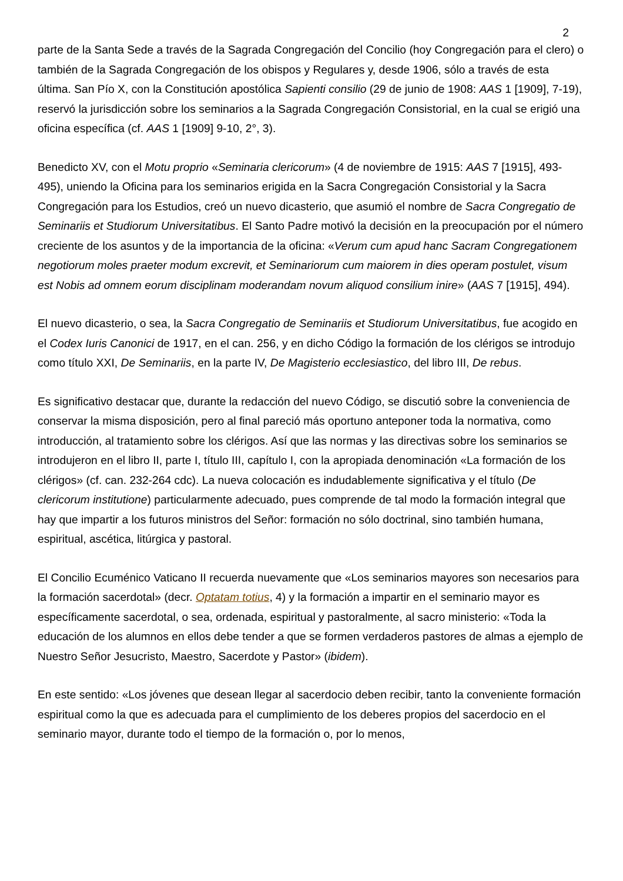2
parte de la Santa Sede a través de la Sagrada Congregación del Concilio (hoy Congregación para el clero) o también de la Sagrada Congregación de los obispos y Regulares y, desde 1906, sólo a través de esta última. San Pío X, con la Constitución apostólica Sapienti consilio (29 de junio de 1908: AAS 1 [1909], 7-19), reservó la jurisdicción sobre los seminarios a la Sagrada Congregación Consistorial, en la cual se erigió una oficina específica (cf. AAS 1 [1909] 9-10, 2°, 3).
Benedicto XV, con el Motu proprio «Seminaria clericorum» (4 de noviembre de 1915: AAS 7 [1915], 493-495), uniendo la Oficina para los seminarios erigida en la Sacra Congregación Consistorial y la Sacra Congregación para los Estudios, creó un nuevo dicasterio, que asumió el nombre de Sacra Congregatio de Seminariis et Studiorum Universitatibus. El Santo Padre motivó la decisión en la preocupación por el número creciente de los asuntos y de la importancia de la oficina: «Verum cum apud hanc Sacram Congregationem negotiorum moles praeter modum excrevit, et Seminariorum cum maiorem in dies operam postulet, visum est Nobis ad omnem eorum disciplinam moderandam novum aliquod consilium inire» (AAS 7 [1915], 494).
El nuevo dicasterio, o sea, la Sacra Congregatio de Seminariis et Studiorum Universitatibus, fue acogido en el Codex Iuris Canonici de 1917, en el can. 256, y en dicho Código la formación de los clérigos se introdujo como título XXI, De Seminariis, en la parte IV, De Magisterio ecclesiastico, del libro III, De rebus.
Es significativo destacar que, durante la redacción del nuevo Código, se discutió sobre la conveniencia de conservar la misma disposición, pero al final pareció más oportuno anteponer toda la normativa, como introducción, al tratamiento sobre los clérigos. Así que las normas y las directivas sobre los seminarios se introdujeron en el libro II, parte I, título III, capítulo I, con la apropiada denominación «La formación de los clérigos» (cf. can. 232-264 cdc). La nueva colocación es indudablemente significativa y el título (De clericorum institutione) particularmente adecuado, pues comprende de tal modo la formación integral que hay que impartir a los futuros ministros del Señor: formación no sólo doctrinal, sino también humana, espiritual, ascética, litúrgica y pastoral.
El Concilio Ecuménico Vaticano II recuerda nuevamente que «Los seminarios mayores son necesarios para la formación sacerdotal» (decr. Optatam totius, 4) y la formación a impartir en el seminario mayor es específicamente sacerdotal, o sea, ordenada, espiritual y pastoralmente, al sacro ministerio: «Toda la educación de los alumnos en ellos debe tender a que se formen verdaderos pastores de almas a ejemplo de Nuestro Señor Jesucristo, Maestro, Sacerdote y Pastor» (ibidem).
En este sentido: «Los jóvenes que desean llegar al sacerdocio deben recibir, tanto la conveniente formación espiritual como la que es adecuada para el cumplimiento de los deberes propios del sacerdocio en el seminario mayor, durante todo el tiempo de la formación o, por lo menos,